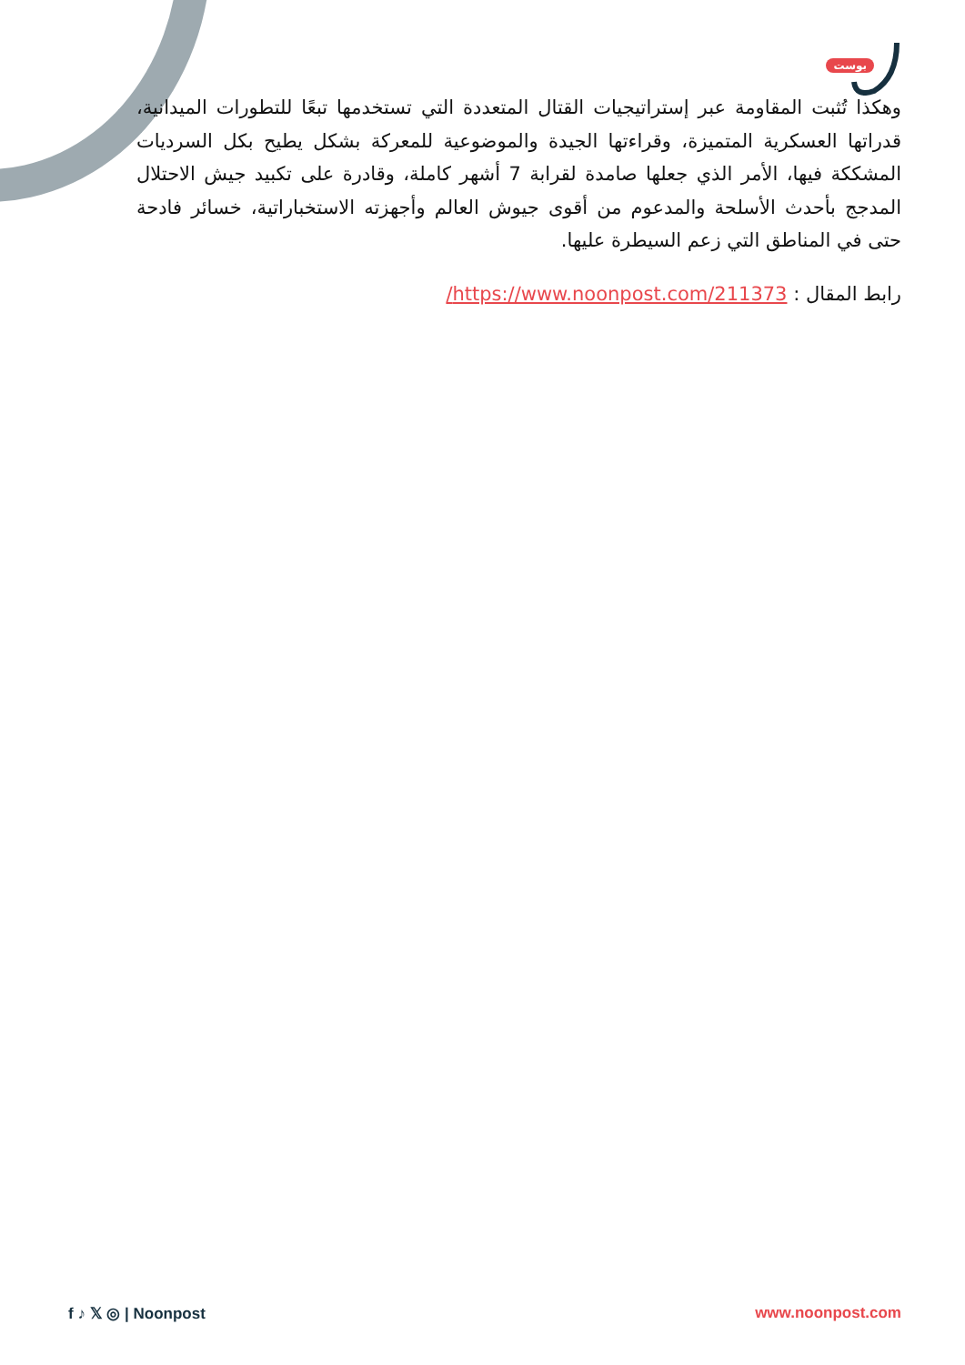بوست
وهكذا تُثبت المقاومة عبر إستراتيجيات القتال المتعددة التي تستخدمها تبعًا للتطورات الميدانية، قدراتها العسكرية المتميزة، وقراءتها الجيدة والموضوعية للمعركة بشكل يطيح بكل السرديات المشككة فيها، الأمر الذي جعلها صامدة لقرابة 7 أشهر كاملة، وقادرة على تكبيد جيش الاحتلال المدجج بأحدث الأسلحة والمدعوم من أقوى جيوش العالم وأجهزته الاستخباراتية، خسائر فادحة حتى في المناطق التي زعم السيطرة عليها.
رابط المقال : https://www.noonpost.com/211373/
f ♪ 𝕏 ◎ | Noonpost www.noonpost.com